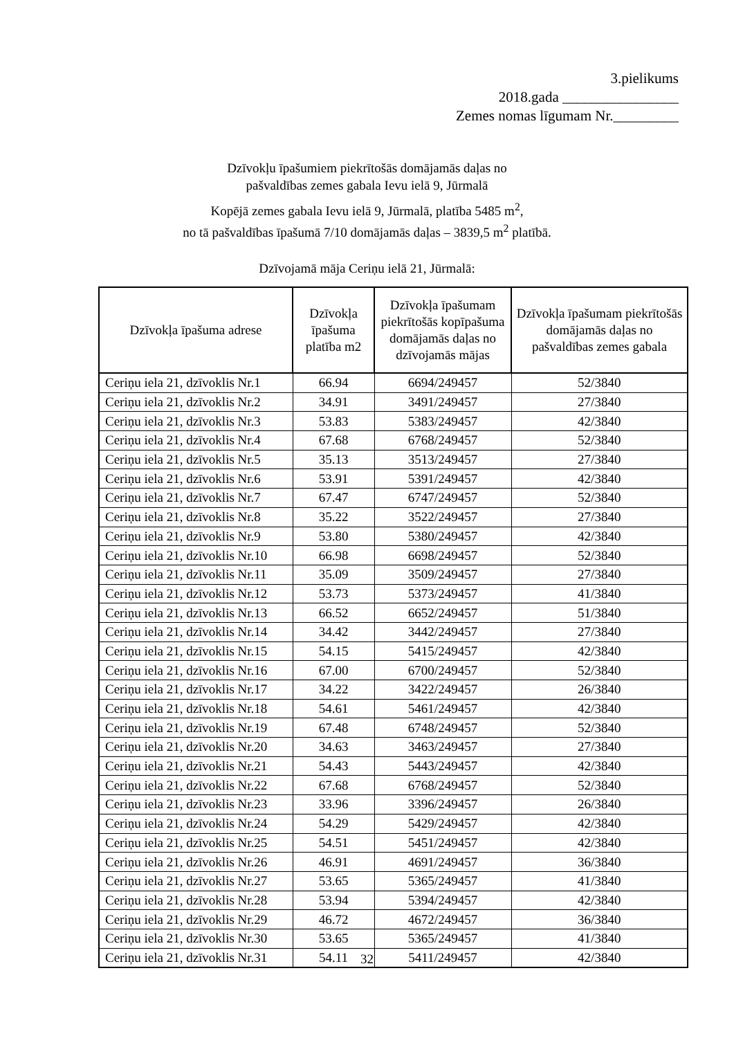3.pielikums
2018.gada ________________
Zemes nomas līgumam Nr._________
Dzīvokļu īpašumiem piekrītošās domājamās daļas no
pašvaldības zemes gabala Ievu ielā 9, Jūrmalā
Kopējā zemes gabala Ievu ielā 9, Jūrmalā, platība 5485 m<sup>2</sup>,
no tā pašvaldības īpašumā 7/10 domājamās daļas – 3839,5 m<sup>2</sup> platībā.
Dzīvojamā māja Ceriņu ielā 21, Jūrmalā:
| Dzīvokļa īpašuma adrese | Dzīvokļa īpašuma platība m2 | Dzīvokļa īpašumam piekrītošās kopīpašuma domājamās daļas no dzīvojamās mājas | Dzīvokļa īpašumam piekrītošās domājamās daļas no pašvaldības zemes gabala |
| --- | --- | --- | --- |
| Ceriņu iela 21, dzīvoklis Nr.1 | 66.94 | 6694/249457 | 52/3840 |
| Ceriņu iela 21, dzīvoklis Nr.2 | 34.91 | 3491/249457 | 27/3840 |
| Ceriņu iela 21, dzīvoklis Nr.3 | 53.83 | 5383/249457 | 42/3840 |
| Ceriņu iela 21, dzīvoklis Nr.4 | 67.68 | 6768/249457 | 52/3840 |
| Ceriņu iela 21, dzīvoklis Nr.5 | 35.13 | 3513/249457 | 27/3840 |
| Ceriņu iela 21, dzīvoklis Nr.6 | 53.91 | 5391/249457 | 42/3840 |
| Ceriņu iela 21, dzīvoklis Nr.7 | 67.47 | 6747/249457 | 52/3840 |
| Ceriņu iela 21, dzīvoklis Nr.8 | 35.22 | 3522/249457 | 27/3840 |
| Ceriņu iela 21, dzīvoklis Nr.9 | 53.80 | 5380/249457 | 42/3840 |
| Ceriņu iela 21, dzīvoklis Nr.10 | 66.98 | 6698/249457 | 52/3840 |
| Ceriņu iela 21, dzīvoklis Nr.11 | 35.09 | 3509/249457 | 27/3840 |
| Ceriņu iela 21, dzīvoklis Nr.12 | 53.73 | 5373/249457 | 41/3840 |
| Ceriņu iela 21, dzīvoklis Nr.13 | 66.52 | 6652/249457 | 51/3840 |
| Ceriņu iela 21, dzīvoklis Nr.14 | 34.42 | 3442/249457 | 27/3840 |
| Ceriņu iela 21, dzīvoklis Nr.15 | 54.15 | 5415/249457 | 42/3840 |
| Ceriņu iela 21, dzīvoklis Nr.16 | 67.00 | 6700/249457 | 52/3840 |
| Ceriņu iela 21, dzīvoklis Nr.17 | 34.22 | 3422/249457 | 26/3840 |
| Ceriņu iela 21, dzīvoklis Nr.18 | 54.61 | 5461/249457 | 42/3840 |
| Ceriņu iela 21, dzīvoklis Nr.19 | 67.48 | 6748/249457 | 52/3840 |
| Ceriņu iela 21, dzīvoklis Nr.20 | 34.63 | 3463/249457 | 27/3840 |
| Ceriņu iela 21, dzīvoklis Nr.21 | 54.43 | 5443/249457 | 42/3840 |
| Ceriņu iela 21, dzīvoklis Nr.22 | 67.68 | 6768/249457 | 52/3840 |
| Ceriņu iela 21, dzīvoklis Nr.23 | 33.96 | 3396/249457 | 26/3840 |
| Ceriņu iela 21, dzīvoklis Nr.24 | 54.29 | 5429/249457 | 42/3840 |
| Ceriņu iela 21, dzīvoklis Nr.25 | 54.51 | 5451/249457 | 42/3840 |
| Ceriņu iela 21, dzīvoklis Nr.26 | 46.91 | 4691/249457 | 36/3840 |
| Ceriņu iela 21, dzīvoklis Nr.27 | 53.65 | 5365/249457 | 41/3840 |
| Ceriņu iela 21, dzīvoklis Nr.28 | 53.94 | 5394/249457 | 42/3840 |
| Ceriņu iela 21, dzīvoklis Nr.29 | 46.72 | 4672/249457 | 36/3840 |
| Ceriņu iela 21, dzīvoklis Nr.30 | 53.65 | 5365/249457 | 41/3840 |
| Ceriņu iela 21, dzīvoklis Nr.31 | 54.11 | 5411/249457 | 42/3840 |
32